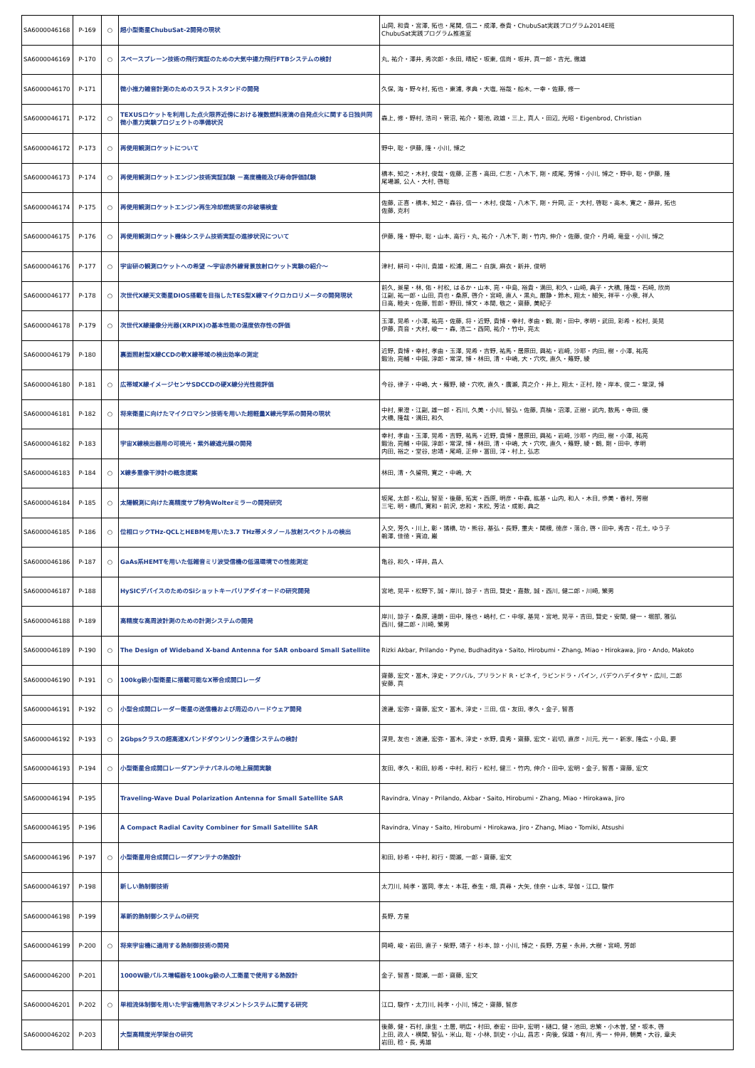| SA6000046168 | P-169 | ○ | 超小型衛星ChubuSat-2開発の現状 | 山岡, 和貴・宮澤, 拓也・尾関, 信二・成澤, 泰貴・ChubuSat実践プログラム2014E班 ChubuSat実践プログラム推進室 |
| SA6000046169 | P-170 | ○ | スペースプレーン技術の飛行実証のための大気中揚力飛行FTBシステムの検討 | 丸, 祐介・澤井, 秀次郎・永田, 晴紀・坂東, 信尚・坂井, 真一郎・吉光, 徹雄 |
| SA6000046170 | P-171 | | 微小推力雑音計測のためのスラストスタンドの開発 | 久保, 海・野々村, 拓也・東浦, 孝典・大塩, 裕哉・船木, 一幸・佐藤, 修一 |
| SA6000046171 | P-172 | ○ | TEXUSロケットを利用した点火限界近傍における複数燃料液滴の自発点火に関する日独共同微小重力実験プロジェクトの準備状況 | 森上, 修・野村, 浩司・菅沼, 祐介・菊池, 政雄・三上, 真人・田辺, 光昭・Eigenbrod, Christian |
| SA6000046172 | P-173 | ○ | 再使用観測ロケットについて | 野中, 聡・伊藤, 隆・小川, 博之 |
| SA6000046173 | P-174 | ○ | 再使用観測ロケットエンジン技術実証試験 －高度機能及び寿命評価試験 | 橋本, 知之・木村, 俊哉・佐藤, 正喜・高田, 仁志・八木下, 剛・成尾, 芳博・小川, 博之・野中, 聡・伊藤, 隆 尾場瀬, 公人・大村, 啓聡 |
| SA6000046174 | P-175 | ○ | 再使用観測ロケットエンジン再生冷却燃焼室の非破壊検査 | 佐藤, 正喜・橋本, 知之・森谷, 信一・木村, 俊哉・八木下, 剛・升岡, 正・大村, 啓聡・高木, 寛之・藤井, 拓也 佐藤, 克利 |
| SA6000046175 | P-176 | ○ | 再使用観測ロケット機体システム技術実証の進捗状況について | 伊藤, 隆・野中, 聡・山本, 高行・丸, 祐介・八木下, 剛・竹内, 伸介・佐藤, 俊介・月崎, 竜童・小川, 博之 |
| SA6000046176 | P-177 | ○ | 宇宙研の観測ロケットへの希望 ～宇宙赤外線背景放射ロケット実験の紹介～ | 津村, 耕司・中川, 貴雄・松浦, 周二・白旗, 麻衣・新井, 俊明 |
| SA6000046177 | P-178 | ○ | 次世代X線天文衛星DIOS搭載を目指したTES型X線マイクロカロリメータの開発現状 | 前久, 景星・林, 佑・村松, はるか・山本, 亮・中島, 裕貴・満田, 和久・山崎, 典子・大橋, 隆哉・石崎, 欣尚 江副, 祐一郎・山田, 真也・桑原, 啓介・宮崎, 直人・黒丸, 厳静・鈴木, 翔太・細矢, 祥平・小泉, 祥人 日高, 睦夫・佐藤, 哲郎・野田, 博文・本間, 敬之・齋藤, 美紀子 |
| SA6000046178 | P-179 | ○ | 次世代X線撮像分光器(XRPIX)の基本性能の温度依存性の評価 | 玉澤, 晃希・小澤, 祐亮・佐藤, 将・近野, 貴博・幸村, 孝由・鶴, 剛・田中, 孝明・武田, 彩希・松村, 英晃 伊藤, 真音・大村, 峻一・森, 浩二・西岡, 祐介・竹中, 亮太 |
| SA6000046179 | P-180 | | 裏面照射型X線CCDの軟X線帯域の検出効率の測定 | 近野, 貴博・幸村, 孝由・玉澤, 晃希・吉野, 祐馬・居原田, 興祐・岩崎, 沙耶・内田, 樹・小澤, 祐亮 鍛治, 亮輔・中園, 淳郎・常深, 博・林田, 清・中嶋, 大・穴吹, 直久・薙野, 綾 |
| SA6000046180 | P-181 | ○ | 広帯域X線イメージセンサSDCCDの硬X線分光性能評価 | 今谷, 律子・中嶋, 大・薙野, 綾・穴吹, 直久・廣瀬, 真之介・井上, 翔太・正村, 陸・岸本, 俊二・常深, 博 |
| SA6000046181 | P-182 | ○ | 将来衛星に向けたマイクロマシン技術を用いた超軽量X線光学系の開発の現状 | 中村, 果澄・江副, 雄一郎・石川, 久美・小川, 智弘・佐藤, 真柚・沼澤, 正樹・武内, 数馬・寺田, 優 大橋, 隆哉・満田, 和久 |
| SA6000046182 | P-183 | | 宇宙X線検出器用の可視光・紫外線遮光膜の開発 | 幸村, 孝由・玉澤, 晃希・吉野, 祐馬・近野, 貴博・居原田, 興祐・岩崎, 沙耶・内田, 樹・小澤, 祐亮 鍛治, 亮輔・中園, 淳郎・常深, 博・林田, 清・中嶋, 大・穴吹, 直久・薙野, 綾・鶴, 剛・田中, 孝明 内田, 裕之・堂谷, 忠靖・尾崎, 正伸・冨田, 洋・村上, 弘志 |
| SA6000046183 | P-184 | ○ | X線多重像干渉計の概念提案 | 林田, 清・久留飛, 寛之・中嶋, 大 |
| SA6000046184 | P-185 | ○ | 太陽観測に向けた高精度サブ秒角Wolterミラーの開発研究 | 坂尾, 太郎・松山, 智至・後藤, 拓実・西原, 明彦・中森, 紘基・山内, 和人・木目, 歩美・香村, 芳樹 三宅, 明・橋爪, 寛和・前沢, 忠和・末松, 芳法・成影, 典之 |
| SA6000046185 | P-186 | ○ | 位相ロックTHz-QCLとHEBMを用いた3.7 THz帯メタノール放射スペクトルの検出 | 入交, 芳久・川上, 彰・諸橋, 功・熊谷, 基弘・長野, 重夫・関根, 徳彦・落合, 啓・田中, 秀吉・花土, ゆう子 鵜澤, 佳徳・寶迫, 巌 |
| SA6000046186 | P-187 | ○ | GaAs系HEMTを用いた低雑音ミリ波受信機の低温環境での性能測定 | 亀谷, 和久・坪井, 昌人 |
| SA6000046187 | P-188 | | HySICデバイスのためのSiショットキーバリアダイオードの研究開発 | 宮地, 晃平・松野下, 誠・岸川, 諒子・吉田, 賢史・嘉数, 誠・西川, 健二郎・川崎, 繁男 |
| SA6000046188 | P-189 | | 高精度な高周波計測のための計測システムの開発 | 岸川, 諒子・桑原, 達朗・田中, 隆也・嶋村, 仁・中塚, 基晃・宮地, 晃平・吉田, 賢史・安間, 健一・堀部, 雅弘 西川, 健二郎・川崎, 繁男 |
| SA6000046189 | P-190 | ○ | The Design of Wideband X-band Antenna for SAR onboard Small Satellite | Rizki Akbar, Prilando・Pyne, Budhaditya・Saito, Hirobumi・Zhang, Miao・Hirokawa, Jiro・Ando, Makoto |
| SA6000046190 | P-191 | ○ | 100kg級小型衛星に搭載可能なX帯合成開口レーダ | 齋藤, 宏文・冨木, 淳史・アクバル, プリランド R・ビネイ, ラビンドラ・パイン, バデウハデイタヤ・広川, 二郎 安藤, 真 |
| SA6000046191 | P-192 | ○ | 小型合成開口レーダー衛星の送信機および周辺のハードウェア開発 | 渡邊, 宏弥・齋藤, 宏文・冨木, 淳史・三田, 信・友田, 孝久・金子, 智喜 |
| SA6000046192 | P-193 | ○ | 2Gbpsクラスの超高速Xバンドダウンリンク通信システムの検討 | 深見, 友也・渡邊, 宏弥・冨木, 淳史・水野, 貴秀・齋藤, 宏文・岩切, 直彦・川元, 光一・新家, 隆広・小島, 要 |
| SA6000046193 | P-194 | ○ | 小型衛星合成開口レーダアンテナパネルの地上展開実験 | 友田, 孝久・和田, 紗希・中村, 和行・松村, 健三・竹内, 伸介・田中, 宏明・金子, 智喜・齋藤, 宏文 |
| SA6000046194 | P-195 | | Traveling-Wave Dual Polarization Antenna for Small Satellite SAR | Ravindra, Vinay・Prilando, Akbar・Saito, Hirobumi・Zhang, Miao・Hirokawa, Jiro |
| SA6000046195 | P-196 | | A Compact Radial Cavity Combiner for Small Satellite SAR | Ravindra, Vinay・Saito, Hirobumi・Hirokawa, Jiro・Zhang, Miao・Tomiki, Atsushi |
| SA6000046196 | P-197 | ○ | 小型衛星用合成開口レーダアンテナの熱設計 | 和田, 紗希・中村, 和行・間瀬, 一郎・齋藤, 宏文 |
| SA6000046197 | P-198 | | 新しい熱制御技術 | 太刀川, 純孝・冨岡, 孝太・本荘, 泰生・畑, 真尋・大矢, 佳奈・山本, 早伽・江口, 駿作 |
| SA6000046198 | P-199 | | 革新的熱制御システムの研究 | 長野, 方星 |
| SA6000046199 | P-200 | ○ | 将来宇宙機に適用する熱制御技術の開発 | 岡崎, 峻・岩田, 直子・柴野, 靖子・杉本, 諒・小川, 博之・長野, 方星・永井, 大樹・宮崎, 芳郎 |
| SA6000046200 | P-201 | | 1000W級パルス増幅器を100kg級の人工衛星で使用する熱設計 | 金子, 智喜・間瀬, 一郎・齋藤, 宏文 |
| SA6000046201 | P-202 | ○ | 単相流体制御を用いた宇宙機用熱マネジメントシステムに関する研究 | 江口, 駿作・太刀川, 純孝・小川, 博之・齋藤, 智彦 |
| SA6000046202 | P-203 | | 大型高精度光学架台の研究 | 後藤, 健・石村, 康生・土居, 明広・村田, 泰宏・田中, 宏明・樋口, 健・池田, 忠繁・小木曽, 望・坂本, 啓 上田, 政人・横関, 智弘・米山, 聡・小林, 訓史・小山, 昌志・向後, 保雄・有川, 秀一・仲井, 朝美・大谷, 章夫 岩田, 稔・長, 秀雄 |